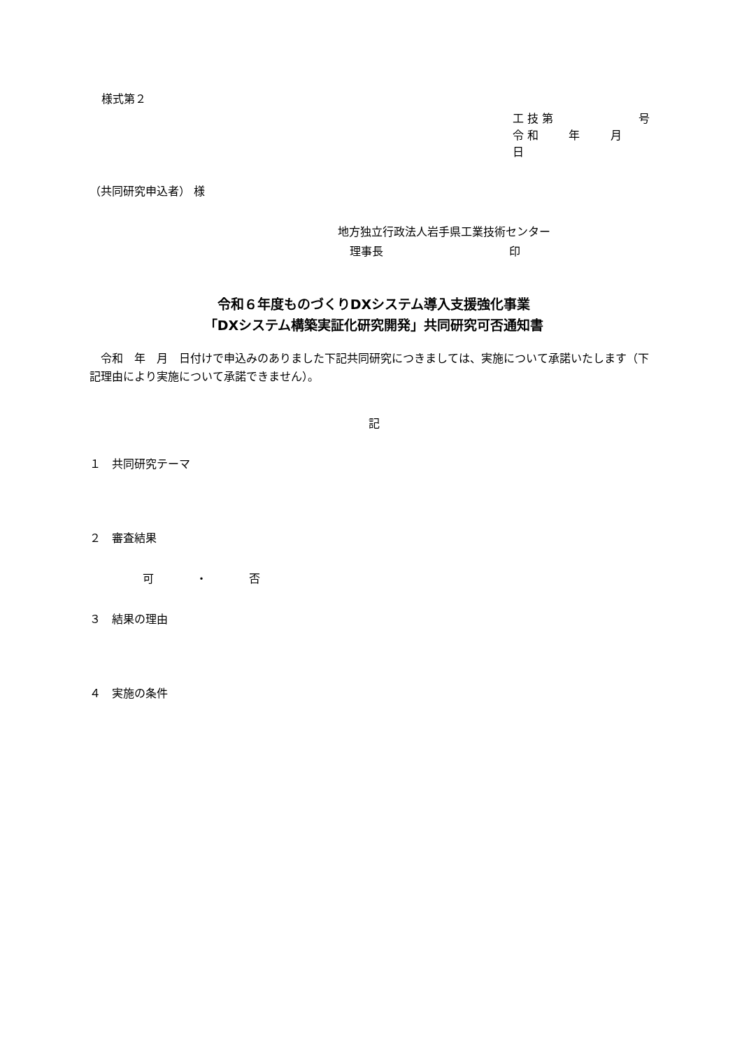様式第２
工 技 第 号
令 和 年 月 日
（共同研究申込者） 様
地方独立行政法人岩手県工業技術センター
理事長 印
令和６年度ものづくりDXシステム導入支援強化事業
「DXシステム構築実証化研究開発」共同研究可否通知書
　令和　年　月　日付けで申込みのありました下記共同研究につきましては、実施について承諾いたします（下記理由により実施について承諾できません）。
記
１　共同研究テーマ
２　審査結果
可 ・ 否
３　結果の理由
４　実施の条件